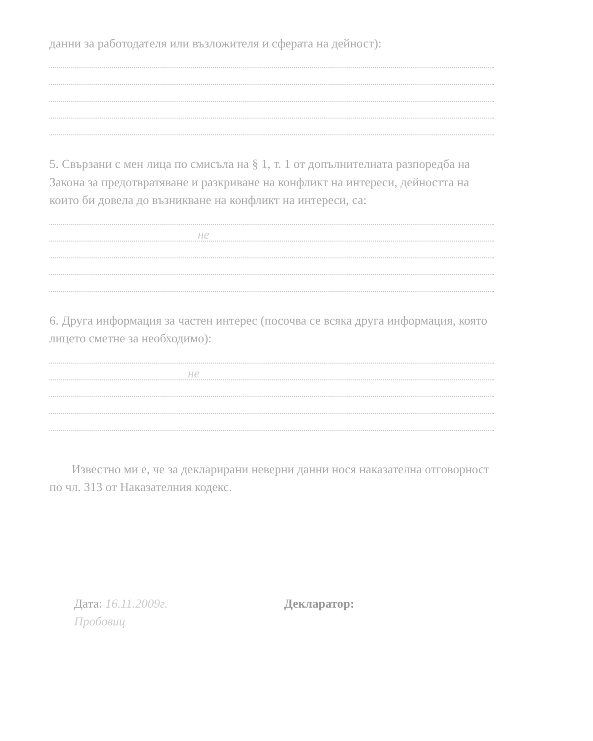данни за работодателя или възложителя и сферата на дейност):
5. Свързани с мен лица по смисъла на § 1, т. 1 от допълнителната разпоредба на Закона за предотвратяване и разкриване на конфликт на интереси, дейността на които би довела до възникване на конфликт на интереси, са:
не
6. Друга информация за частен интерес (посочва се всяка друга информация, която лицето сметне за необходимо):
не
Известно ми е, че за декларирани неверни данни нося наказателна отговорност по чл. 313 от Наказателния кодекс.
Дата: 16.11.2009г.
Пробовиц
Декларатор: